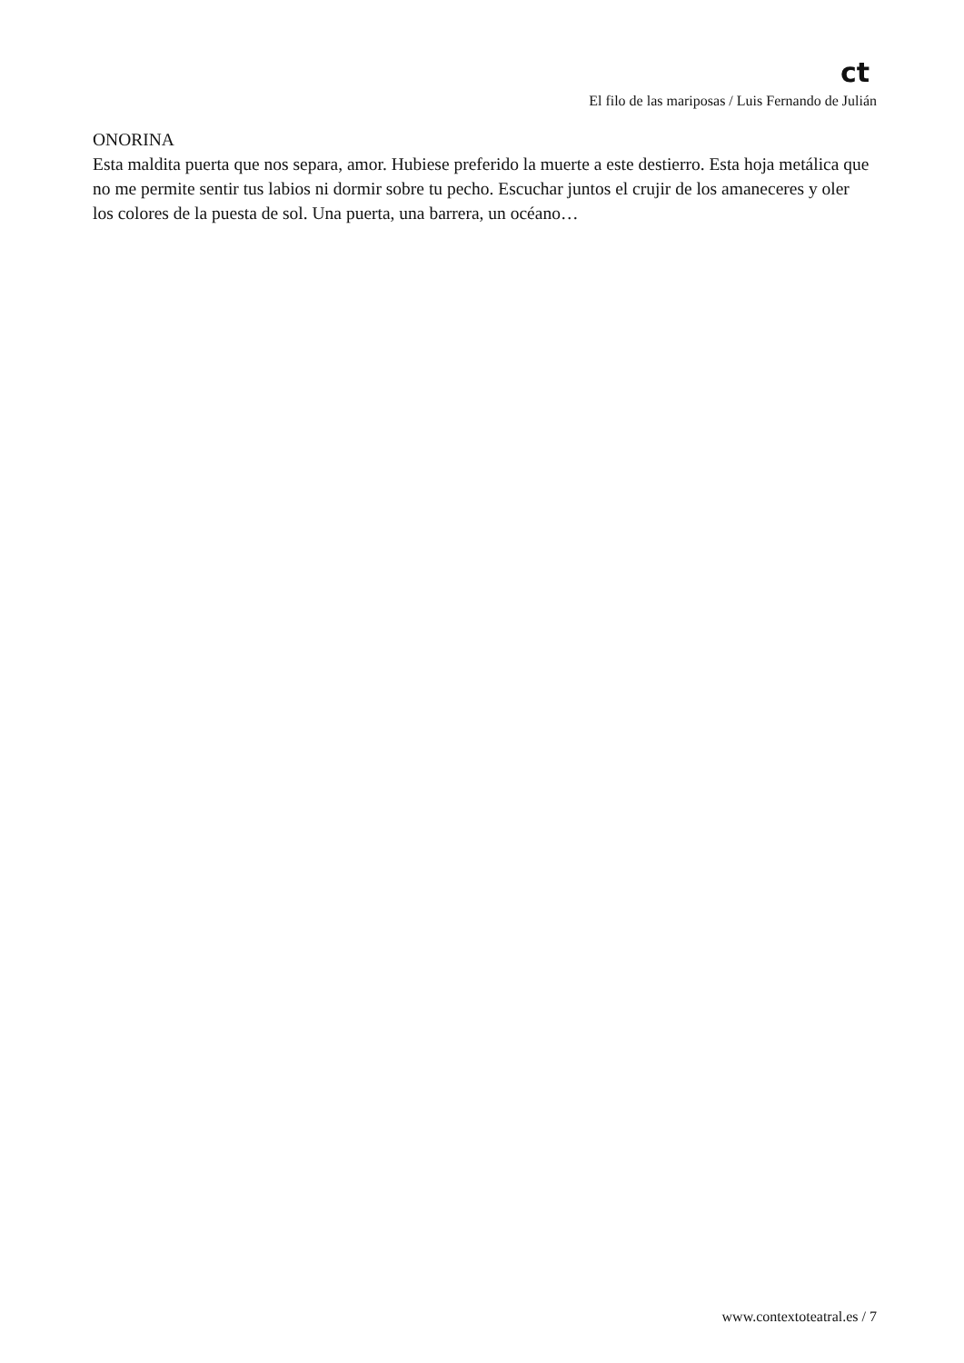ct
El filo de las mariposas / Luis Fernando de Julián
ONORINA
Esta maldita puerta que nos separa, amor. Hubiese preferido la muerte a este destierro. Esta hoja metálica que no me permite sentir tus labios ni dormir sobre tu pecho. Escuchar juntos el crujir de los amaneceres y oler los colores de la puesta de sol. Una puerta, una barrera, un océano…
www.contextoteatral.es / 7